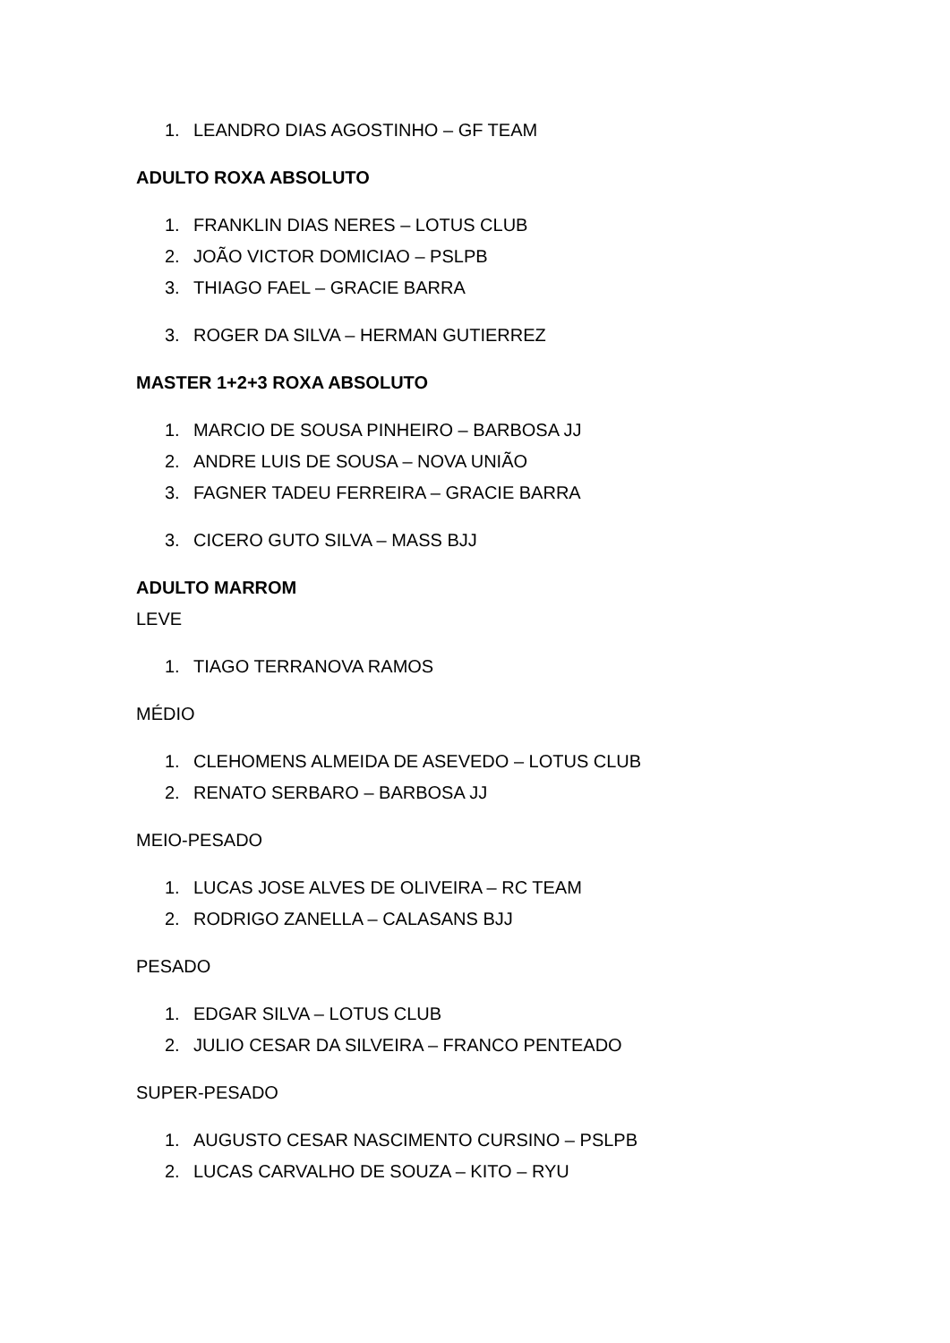1. LEANDRO DIAS AGOSTINHO – GF TEAM
ADULTO ROXA ABSOLUTO
1. FRANKLIN DIAS NERES – LOTUS CLUB
2. JOÃO VICTOR DOMICIAO – PSLPB
3. THIAGO FAEL – GRACIE BARRA
3. ROGER DA SILVA – HERMAN GUTIERREZ
MASTER 1+2+3 ROXA ABSOLUTO
1. MARCIO DE SOUSA PINHEIRO – BARBOSA JJ
2. ANDRE LUIS DE SOUSA – NOVA UNIÃO
3. FAGNER TADEU FERREIRA – GRACIE BARRA
3. CICERO GUTO SILVA – MASS BJJ
ADULTO MARROM
LEVE
1. TIAGO TERRANOVA RAMOS
MÉDIO
1. CLEHOMENS ALMEIDA DE ASEVEDO – LOTUS CLUB
2. RENATO SERBARO – BARBOSA JJ
MEIO-PESADO
1. LUCAS JOSE ALVES DE OLIVEIRA – RC TEAM
2. RODRIGO ZANELLA – CALASANS BJJ
PESADO
1. EDGAR SILVA – LOTUS CLUB
2. JULIO CESAR DA SILVEIRA – FRANCO PENTEADO
SUPER-PESADO
1. AUGUSTO CESAR NASCIMENTO CURSINO – PSLPB
2. LUCAS CARVALHO DE SOUZA – KITO – RYU